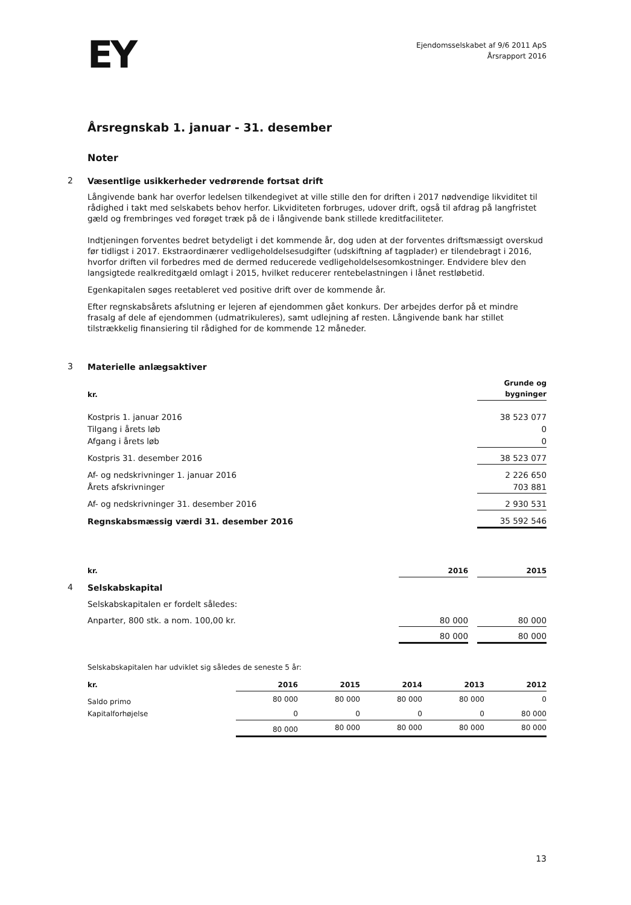EY
Ejendomsselskabet af 9/6 2011 ApS
Årsrapport 2016
Årsregnskab 1. januar - 31. desember
Noter
2
Væsentlige usikkerheder vedrørende fortsat drift
Långivende bank har overfor ledelsen tilkendegivet at ville stille den for driften i 2017 nødvendige likviditet til rådighed i takt med selskabets behov herfor. Likviditeten forbruges, udover drift, også til afdrag på langfristet gæld og frembringes ved forøget træk på de i långivende bank stillede kreditfaciliteter.
Indtjeningen forventes bedret betydeligt i det kommende år, dog uden at der forventes driftsmæssigt overskud før tidligst i 2017. Ekstraordinærer vedligeholdelsesudgifter (udskiftning af tagplader) er tilendebragt i 2016, hvorfor driften vil forbedres med de dermed reducerede vedligeholdelsesomkostninger. Endvidere blev den langsigtede realkreditgæld omlagt i 2015, hvilket reducerer rentebelastningen i lånet restløbetid.
Egenkapitalen søges reetableret ved positive drift over de kommende år.
Efter regnskabsårets afslutning er lejeren af ejendommen gået konkurs. Der arbejdes derfor på et mindre frasalg af dele af ejendommen (udmatrikuleres), samt udlejning af resten. Långivende bank har stillet tilstrækkelig finansiering til rådighed for de kommende 12 måneder.
3
Materielle anlægsaktiver
| kr. | Grunde og bygninger |
| --- | --- |
| Kostpris 1. januar 2016 | 38 523 077 |
| Tilgang i årets løb | 0 |
| Afgang i årets løb | 0 |
| Kostpris 31. desember 2016 | 38 523 077 |
| Af- og nedskrivninger 1. januar 2016 | 2 226 650 |
| Årets afskrivninger | 703 881 |
| Af- og nedskrivninger 31. desember 2016 | 2 930 531 |
| Regnskabsmæssig værdi 31. desember 2016 | 35 592 546 |
| kr. | 2016 | | 2015 |
| --- | --- | --- | --- |
4
Selskabskapital
| Selskabskapitalen er fordelt således: | | | |
| Anparter, 800 stk. a nom. 100,00 kr. | 80 000 | | 80 000 |
| | 80 000 | | 80 000 |
Selskabskapitalen har udviklet sig således de seneste 5 år:
| kr. | 2016 | 2015 | 2014 | 2013 | 2012 |
| --- | --- | --- | --- | --- | --- |
| Saldo primo | 80 000 | 80 000 | 80 000 | 80 000 | 0 |
| Kapitalforhøjelse | 0 | 0 | 0 | 0 | 80 000 |
| | 80 000 | 80 000 | 80 000 | 80 000 | 80 000 |
13